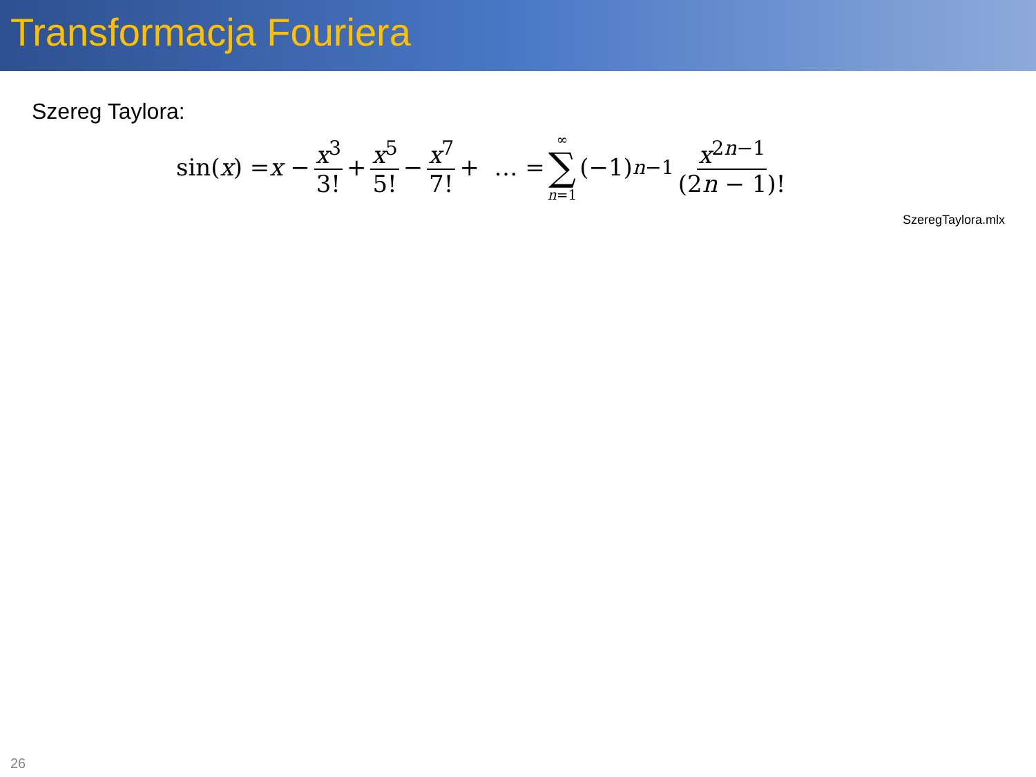Transformacja Fouriera
Szereg Taylora:
sin(x) = x − x<sup>3</sup> 3! + x<sup>5</sup> 5! − x<sup>7</sup> 7! + … = ∞ ∑ n=1 (−1)<sup>n−1</sup> x<sup>2n−1</sup> (2n − 1)!
SzeregTaylora.mlx
26